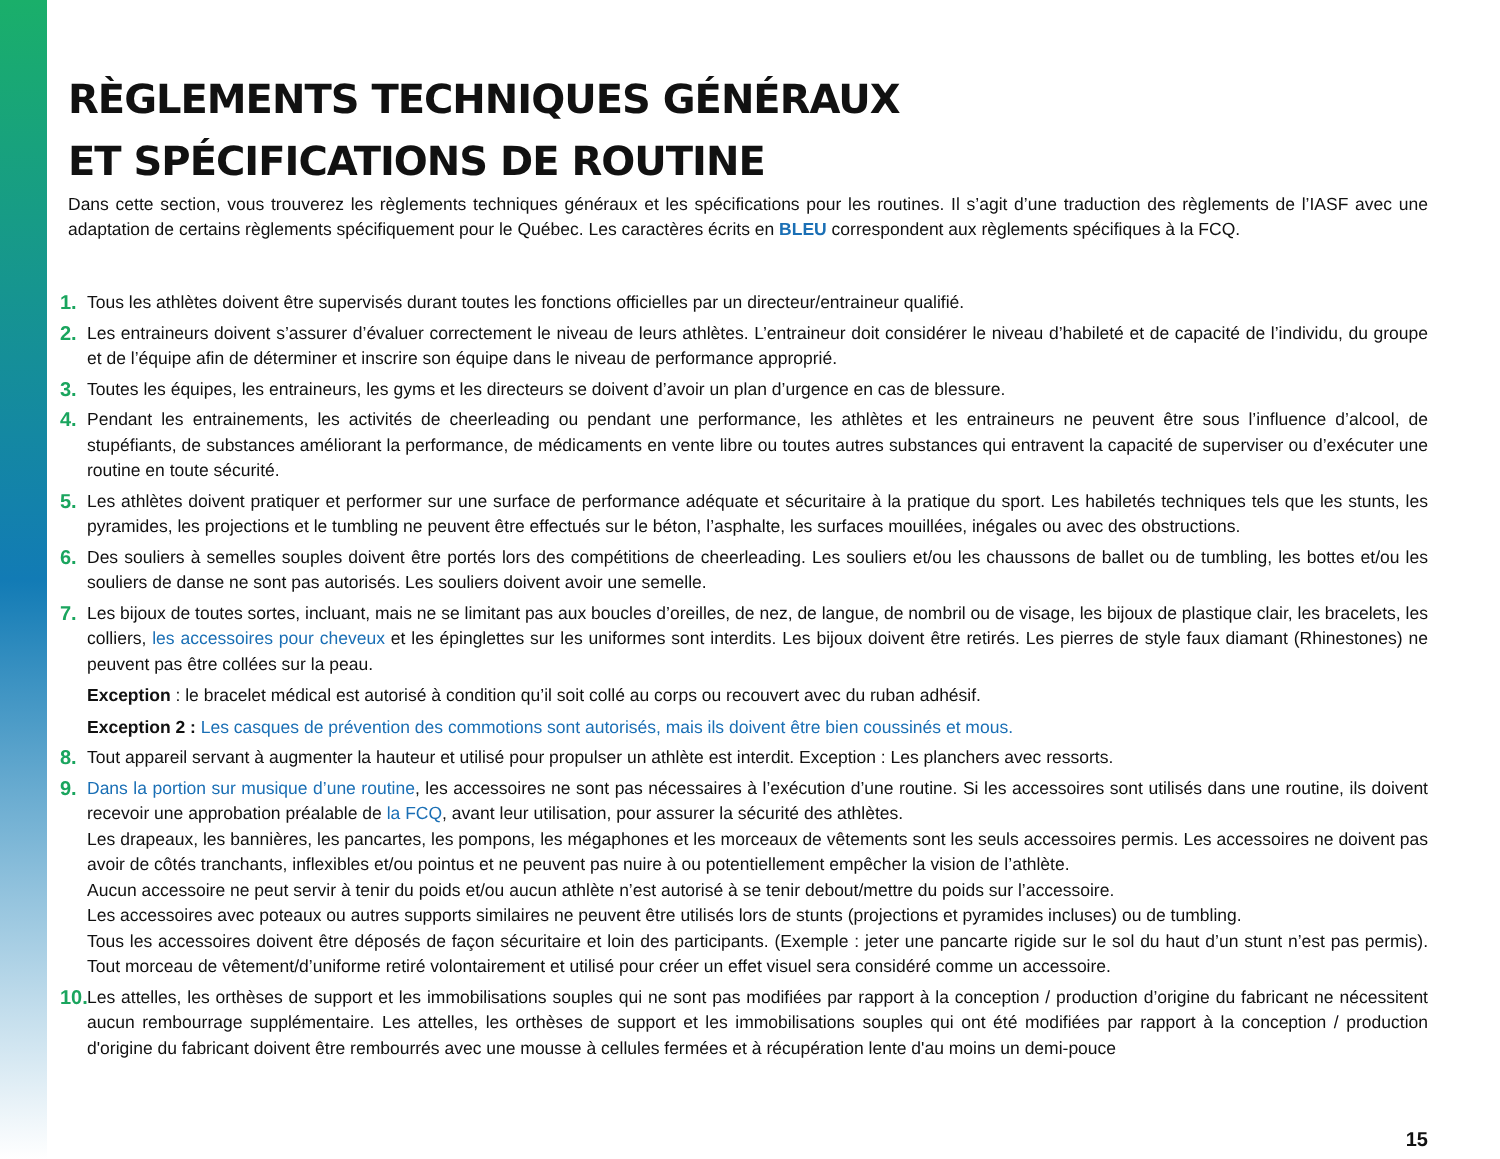RÈGLEMENTS TECHNIQUES GÉNÉRAUX
ET SPÉCIFICATIONS DE ROUTINE
Dans cette section, vous trouverez les règlements techniques généraux et les spécifications pour les routines. Il s’agit d’une traduction des règlements de l’IASF avec une adaptation de certains règlements spécifiquement pour le Québec. Les caractères écrits en BLEU correspondent aux règlements spécifiques à la FCQ.
1. Tous les athlètes doivent être supervisés durant toutes les fonctions officielles par un directeur/entraineur qualifié.
2. Les entraineurs doivent s’assurer d’évaluer correctement le niveau de leurs athlètes. L’entraineur doit considérer le niveau d’habileté et de capacité de l’individu, du groupe et de l’équipe afin de déterminer et inscrire son équipe dans le niveau de performance approprié.
3. Toutes les équipes, les entraineurs, les gyms et les directeurs se doivent d’avoir un plan d’urgence en cas de blessure.
4. Pendant les entrainements, les activités de cheerleading ou pendant une performance, les athlètes et les entraineurs ne peuvent être sous l’influence d’alcool, de stupéfiants, de substances améliorant la performance, de médicaments en vente libre ou toutes autres substances qui entravent la capacité de superviser ou d’exécuter une routine en toute sécurité.
5. Les athlètes doivent pratiquer et performer sur une surface de performance adéquate et sécuritaire à la pratique du sport. Les habiletés techniques tels que les stunts, les pyramides, les projections et le tumbling ne peuvent être effectués sur le béton, l’asphalte, les surfaces mouillées, inégales ou avec des obstructions.
6. Des souliers à semelles souples doivent être portés lors des compétitions de cheerleading. Les souliers et/ou les chaussons de ballet ou de tumbling, les bottes et/ou les souliers de danse ne sont pas autorisés. Les souliers doivent avoir une semelle.
7. Les bijoux de toutes sortes, incluant, mais ne se limitant pas aux boucles d’oreilles, de nez, de langue, de nombril ou de visage, les bijoux de plastique clair, les bracelets, les colliers, les accessoires pour cheveux et les épinglettes sur les uniformes sont interdits. Les bijoux doivent être retirés. Les pierres de style faux diamant (Rhinestones) ne peuvent pas être collées sur la peau.
Exception : le bracelet médical est autorisé à condition qu’il soit collé au corps ou recouvert avec du ruban adhésif.
Exception 2 : Les casques de prévention des commotions sont autorisés, mais ils doivent être bien coussinés et mous.
8. Tout appareil servant à augmenter la hauteur et utilisé pour propulser un athlète est interdit. Exception : Les planchers avec ressorts.
9. Dans la portion sur musique d’une routine, les accessoires ne sont pas nécessaires à l’exécution d’une routine. Si les accessoires sont utilisés dans une routine, ils doivent recevoir une approbation préalable de la FCQ, avant leur utilisation, pour assurer la sécurité des athlètes.
Les drapeaux, les bannières, les pancartes, les pompons, les mégaphones et les morceaux de vêtements sont les seuls accessoires permis. Les accessoires ne doivent pas avoir de côtés tranchants, inflexibles et/ou pointus et ne peuvent pas nuire à ou potentiellement empêcher la vision de l’athlète.
Aucun accessoire ne peut servir à tenir du poids et/ou aucun athlète n’est autorisé à se tenir debout/mettre du poids sur l’accessoire.
Les accessoires avec poteaux ou autres supports similaires ne peuvent être utilisés lors de stunts (projections et pyramides incluses) ou de tumbling.
Tous les accessoires doivent être déposés de façon sécuritaire et loin des participants. (Exemple : jeter une pancarte rigide sur le sol du haut d’un stunt n’est pas permis). Tout morceau de vêtement/d’uniforme retiré volontairement et utilisé pour créer un effet visuel sera considéré comme un accessoire.
10. Les attelles, les orthèses de support et les immobilisations souples qui ne sont pas modifiées par rapport à la conception / production d’origine du fabricant ne nécessitent aucun rembourrage supplémentaire. Les attelles, les orthèses de support et les immobilisations souples qui ont été modifiées par rapport à la conception / production d'origine du fabricant doivent être rembourrés avec une mousse à cellules fermées et à récupération lente d'au moins un demi-pouce
15